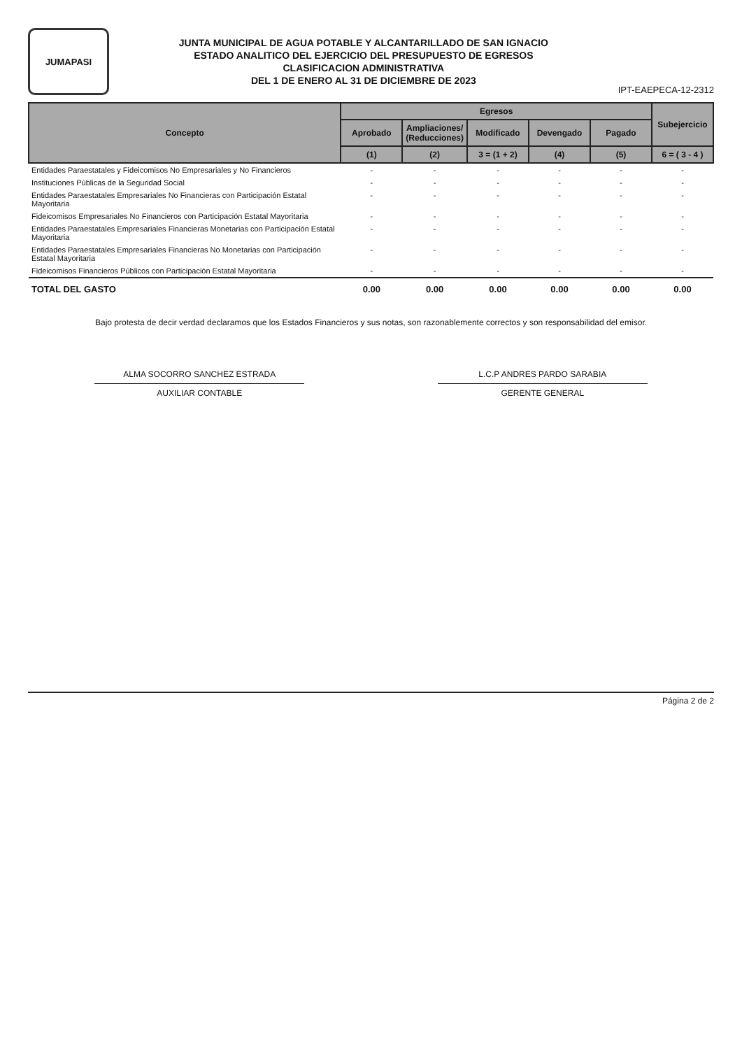JUMAPASI
JUNTA MUNICIPAL DE AGUA POTABLE Y ALCANTARILLADO DE SAN IGNACIO
ESTADO ANALITICO DEL EJERCICIO DEL PRESUPUESTO DE EGRESOS
CLASIFICACION ADMINISTRATIVA
DEL 1 DE ENERO AL 31 DE DICIEMBRE DE 2023
IPT-EAEPECA-12-2312
| Concepto | Egresos | | | | | Subejercicio |
| --- | --- | --- | --- | --- | --- | --- |
| | Aprobado | Ampliaciones/ (Reducciones) | Modificado | Devengado | Pagado | |
| | (1) | (2) | 3 = (1 + 2) | (4) | (5) | 6 = ( 3 - 4 ) |
| Entidades Paraestatales y Fideicomisos No Empresariales y No Financieros | - | - | - | - | - | - |
| Instituciones Públicas de la Seguridad Social | - | - | - | - | - | - |
| Entidades Paraestatales Empresariales No Financieras con Participación Estatal Mayoritaria | - | - | - | - | - | - |
| Fideicomisos Empresariales No Financieros con Participación Estatal Mayoritaria | - | - | - | - | - | - |
| Entidades Paraestatales Empresariales Financieras Monetarias con Participación Estatal Mayoritaria | - | - | - | - | - | - |
| Entidades Paraestatales Empresariales Financieras No Monetarias con Participación Estatal Mayoritaria | - | - | - | - | - | - |
| Fideicomisos Financieros Públicos con Participación Estatal Mayoritaria | - | - | - | - | - | - |
| TOTAL DEL GASTO | 0.00 | 0.00 | 0.00 | 0.00 | 0.00 | 0.00 |
Bajo protesta de decir verdad declaramos que los Estados Financieros y sus notas, son razonablemente correctos y son responsabilidad del emisor.
ALMA SOCORRO SANCHEZ ESTRADA
AUXILIAR CONTABLE
L.C.P ANDRES PARDO SARABIA
GERENTE GENERAL
Página 2 de 2